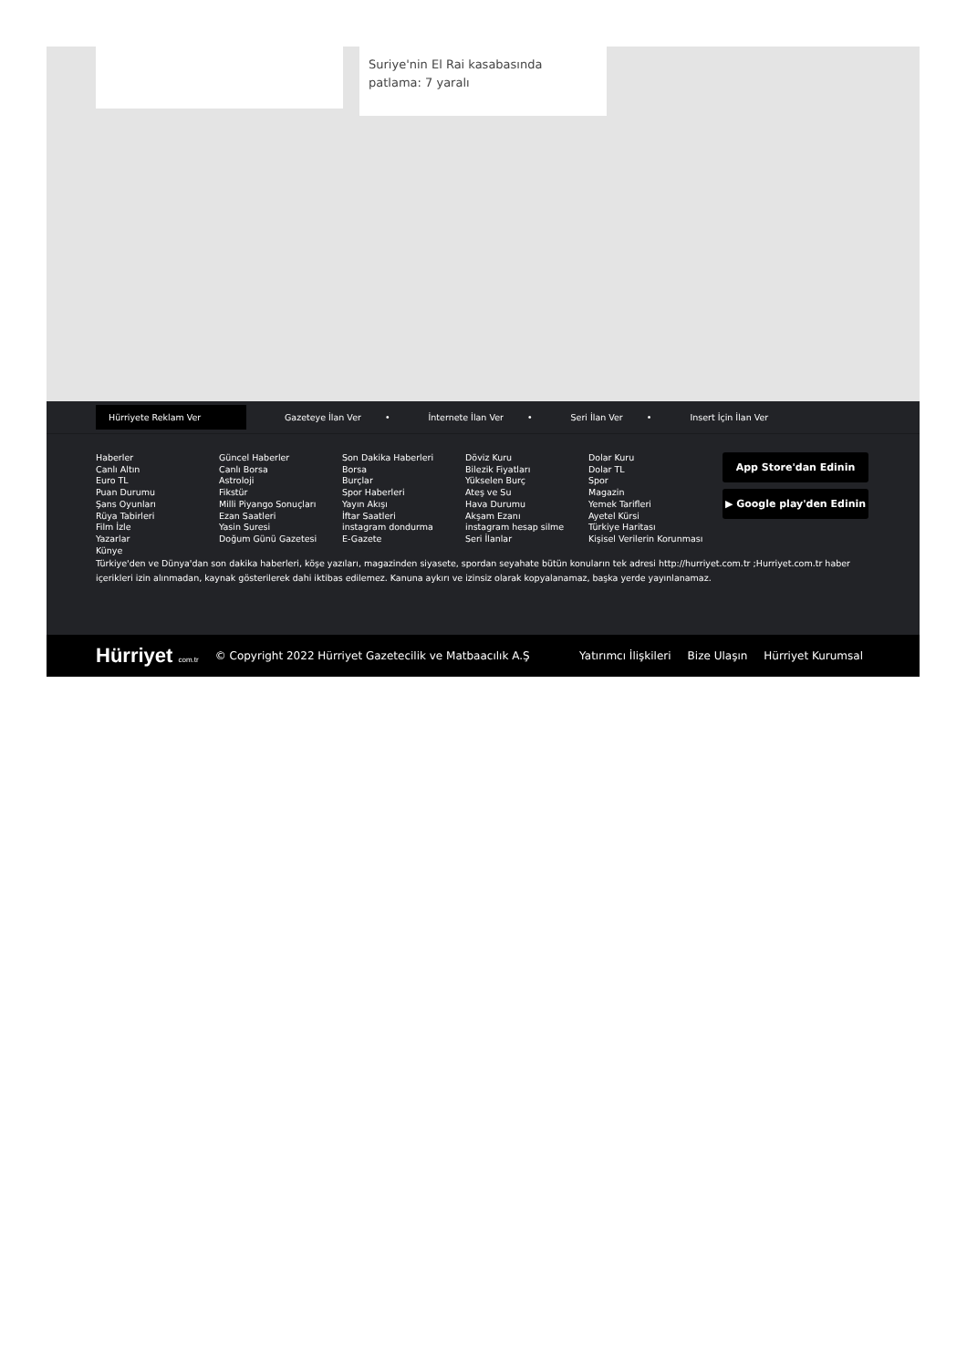Suriye'nin El Rai kasabasında patlama: 7 yaralı
Hürriyete Reklam Ver
Gazeteye İlan Ver • İnternete İlan Ver • Seri İlan Ver • Insert İçin İlan Ver
Haberler
Canlı Altın
Euro TL
Puan Durumu
Şans Oyunları
Rüya Tabirleri
Film İzle
Yazarlar
Künye
Güncel Haberler
Canlı Borsa
Astroloji
Fikstür
Milli Piyango Sonuçları
Ezan Saatleri
Yasin Suresi
Doğum Günü Gazetesi
Son Dakika Haberleri
Borsa
Burçlar
Spor Haberleri
Yayın Akışı
İftar Saatleri
instagram dondurma
E-Gazete
Döviz Kuru
Bilezik Fiyatları
Yükselen Burç
Ateş ve Su
Hava Durumu
Akşam Ezanı
instagram hesap silme
Seri İlanlar
Dolar Kuru
Dolar TL
Spor
Magazin
Yemek Tarifleri
Ayetel Kürsi
Türkiye Haritası
Kişisel Verilerin Korunması
App Store'dan Edinin
▶ Google play'den Edinin
Türkiye'den ve Dünya'dan son dakika haberleri, köşe yazıları, magazinden siyasete, spordan seyahate bütün konuların tek adresi http://hurriyet.com.tr ;Hurriyet.com.tr haber içerikleri izin alınmadan, kaynak gösterilerek dahi iktibas edilemez. Kanuna aykırı ve izinsiz olarak kopyalanamaz, başka yerde yayınlanamaz.
Hürriyet com.tr © Copyright 2022 Hürriyet Gazetecilik ve Matbaacılık A.Ş Yatırımcı İlişkileri Bize Ulaşın Hürriyet Kurumsal